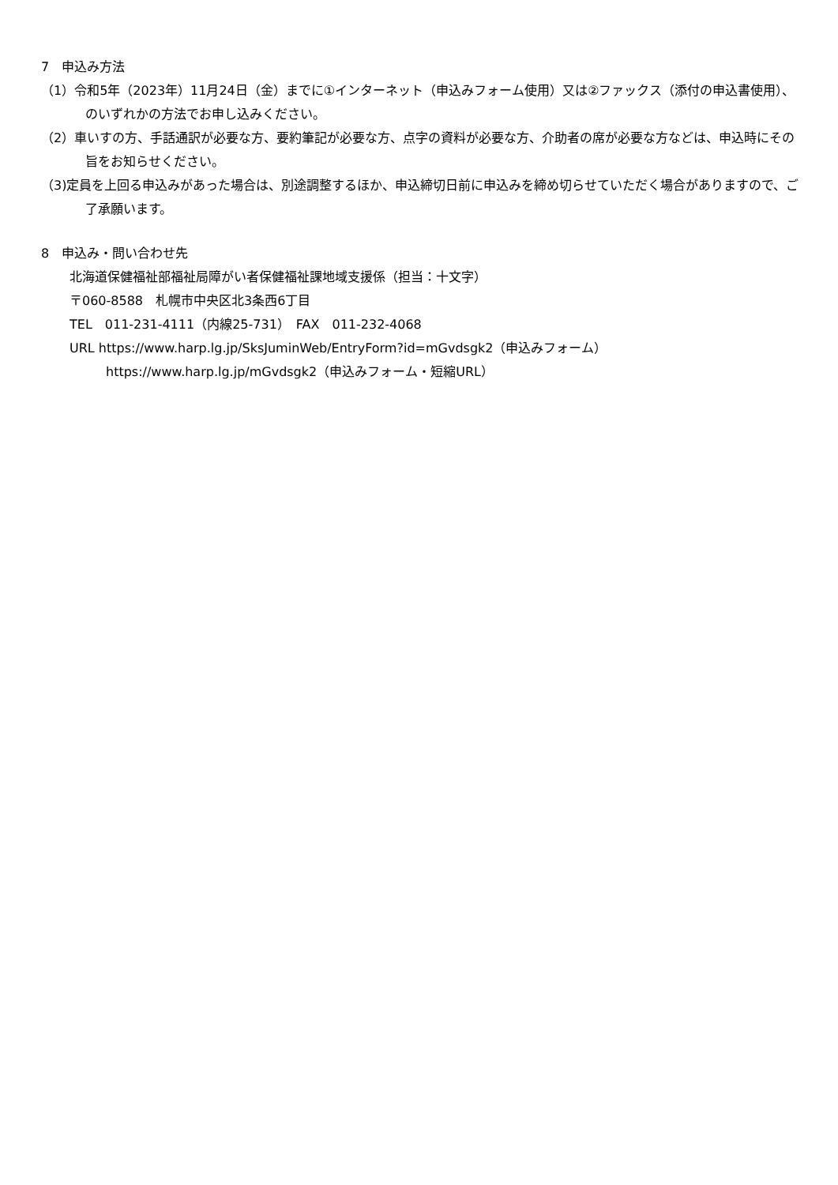7　申込み方法
（1）令和5年（2023年）11月24日（金）までに①インターネット（申込みフォーム使用）又は②ファックス（添付の申込書使用）、のいずれかの方法でお申し込みください。
（2）車いすの方、手話通訳が必要な方、要約筆記が必要な方、点字の資料が必要な方、介助者の席が必要な方などは、申込時にその旨をお知らせください。
（3)定員を上回る申込みがあった場合は、別途調整するほか、申込締切日前に申込みを締め切らせていただく場合がありますので、ご了承願います。
8　申込み・問い合わせ先
北海道保健福祉部福祉局障がい者保健福祉課地域支援係（担当：十文字）
〒060-8588　札幌市中央区北3条西6丁目
TEL　011-231-4111（内線25-731）　FAX　011-232-4068
URL https://www.harp.lg.jp/SksJuminWeb/EntryForm?id=mGvdsgk2（申込みフォーム）
https://www.harp.lg.jp/mGvdsgk2（申込みフォーム・短縮URL）